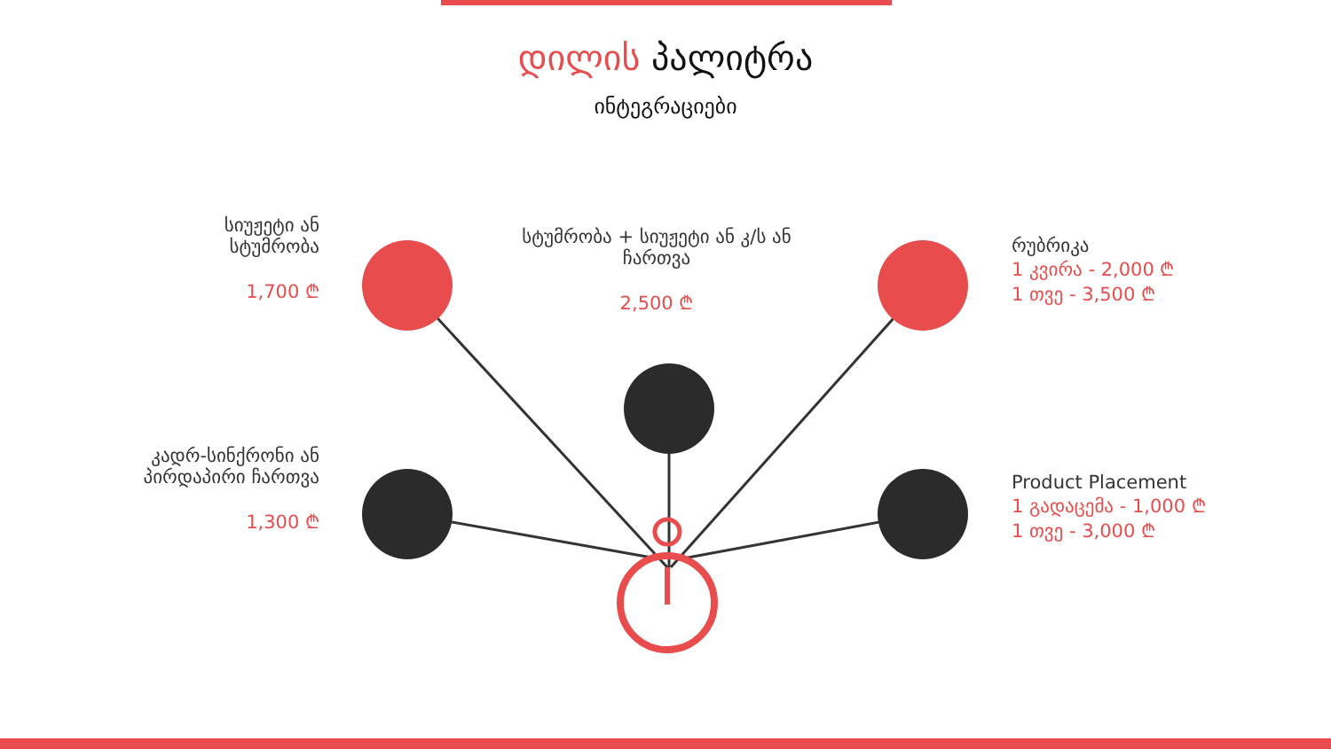დილის პალიტრა
ინტეგრაციები
სიუჟეტი ან სტუმრობა
1,700 ₾
სტუმრობა + სიუჟეტი ან კ/ს ან ჩართვა
2,500 ₾
რუბრიკა
1 კვირა - 2,000 ₾
1 თვე - 3,500 ₾
კადრ-სინქრონი ან პირდაპირი ჩართვა
1,300 ₾
Product Placement
1 გადაცემა - 1,000 ₾
1 თვე - 3,000 ₾